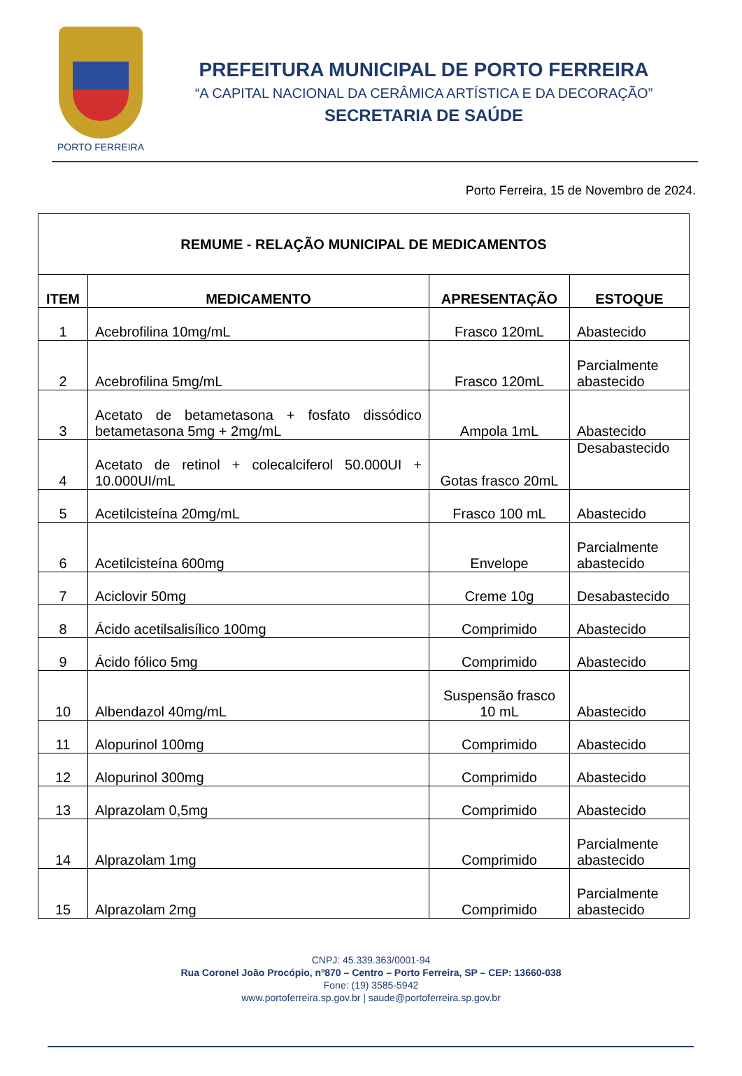PORTO FERREIRA
PREFEITURA MUNICIPAL DE PORTO FERREIRA
“A CAPITAL NACIONAL DA CERÂMICA ARTÍSTICA E DA DECORAÇÃO”
SECRETARIA DE SAÚDE
Porto Ferreira, 15 de Novembro de 2024.
| REMUME - RELAÇÃO MUNICIPAL DE MEDICAMENTOS | | | |
| ITEM | MEDICAMENTO | APRESENTAÇÃO | ESTOQUE |
| 1 | Acebrofilina 10mg/mL | Frasco 120mL | Abastecido |
| 2 | Acebrofilina 5mg/mL | Frasco 120mL | Parcialmente abastecido |
| 3 | Acetato de betametasona + fosfato dissódico betametasona 5mg + 2mg/mL | Ampola 1mL | Abastecido |
| 4 | Acetato de retinol + colecalciferol 50.000UI + 10.000UI/mL | Gotas frasco 20mL | Desabastecido |
| 5 | Acetilcisteína 20mg/mL | Frasco 100 mL | Abastecido |
| 6 | Acetilcisteína 600mg | Envelope | Parcialmente abastecido |
| 7 | Aciclovir 50mg | Creme 10g | Desabastecido |
| 8 | Ácido acetilsalisílico 100mg | Comprimido | Abastecido |
| 9 | Ácido fólico 5mg | Comprimido | Abastecido |
| 10 | Albendazol 40mg/mL | Suspensão frasco 10 mL | Abastecido |
| 11 | Alopurinol 100mg | Comprimido | Abastecido |
| 12 | Alopurinol 300mg | Comprimido | Abastecido |
| 13 | Alprazolam 0,5mg | Comprimido | Abastecido |
| 14 | Alprazolam 1mg | Comprimido | Parcialmente abastecido |
| 15 | Alprazolam 2mg | Comprimido | Parcialmente abastecido |
CNPJ: 45.339.363/0001-94
Rua Coronel João Procópio, nº870 – Centro – Porto Ferreira, SP – CEP: 13660-038
Fone: (19) 3585-5942
www.portoferreira.sp.gov.br | saude@portoferreira.sp.gov.br